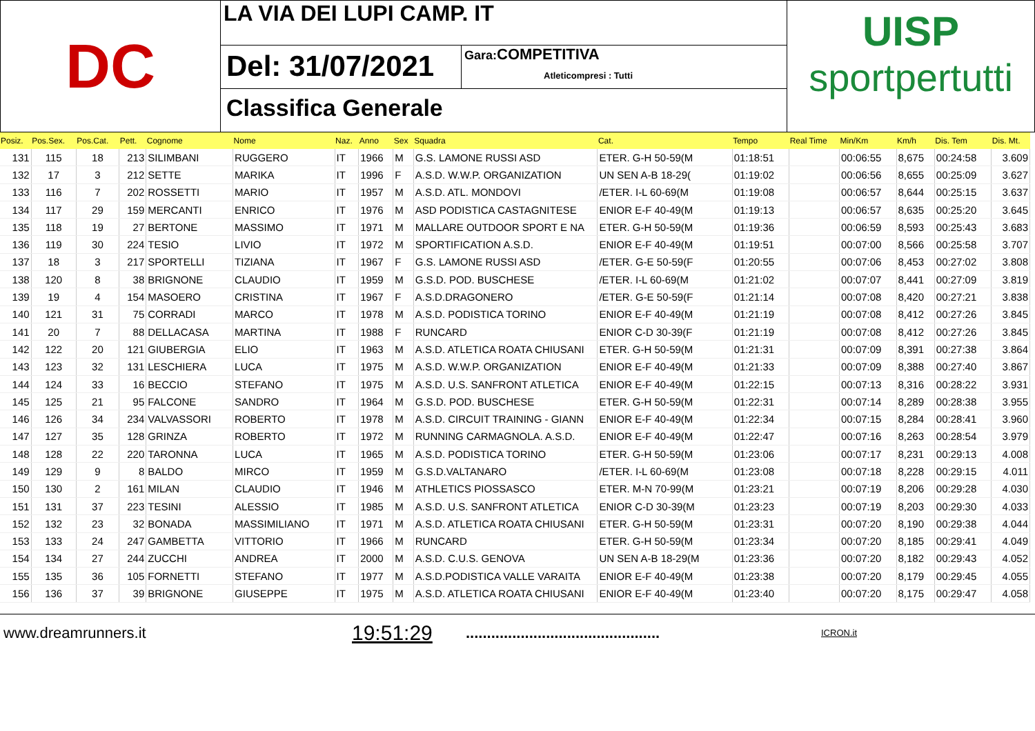DC
LA VIA DEI LUPI CAMP. IT
Del: 31/07/2021
Gara: COMPETITIVA
Atleticompresi : Tutti
Classifica Generale
UISP
sportpertutti
| Posiz. | Pos.Sex. | Pos.Cat. | Pett. | Cognome | Nome | Naz. | Anno | Sex | Squadra | Cat. | Tempo | Real Time | Min/Km | Km/h | Dis. Tem | Dis. Mt. |
| --- | --- | --- | --- | --- | --- | --- | --- | --- | --- | --- | --- | --- | --- | --- | --- | --- |
| 131 | 115 | 18 | 213 | SILIMBANI | RUGGERO | IT | 1966 | M | G.S. LAMONE RUSSI ASD | ETER. G-H 50-59(M | 01:18:51 | | 00:06:55 | 8,675 | 00:24:58 | 3.609 |
| 132 | 17 | 3 | 212 | SETTE | MARIKA | IT | 1996 | F | A.S.D. W.W.P. ORGANIZATION | UN SEN A-B 18-29( | 01:19:02 | | 00:06:56 | 8,655 | 00:25:09 | 3.627 |
| 133 | 116 | 7 | 202 | ROSSETTI | MARIO | IT | 1957 | M | A.S.D. ATL. MONDOVI | /ETER. I-L 60-69(M | 01:19:08 | | 00:06:57 | 8,644 | 00:25:15 | 3.637 |
| 134 | 117 | 29 | 159 | MERCANTI | ENRICO | IT | 1976 | M | ASD PODISTICA CASTAGNITESE | ENIOR E-F 40-49(M | 01:19:13 | | 00:06:57 | 8,635 | 00:25:20 | 3.645 |
| 135 | 118 | 19 | 27 | BERTONE | MASSIMO | IT | 1971 | M | MALLARE OUTDOOR SPORT E NA | ETER. G-H 50-59(M | 01:19:36 | | 00:06:59 | 8,593 | 00:25:43 | 3.683 |
| 136 | 119 | 30 | 224 | TESIO | LIVIO | IT | 1972 | M | SPORTIFICATION A.S.D. | ENIOR E-F 40-49(M | 01:19:51 | | 00:07:00 | 8,566 | 00:25:58 | 3.707 |
| 137 | 18 | 3 | 217 | SPORTELLI | TIZIANA | IT | 1967 | F | G.S. LAMONE RUSSI ASD | /ETER. G-E 50-59(F | 01:20:55 | | 00:07:06 | 8,453 | 00:27:02 | 3.808 |
| 138 | 120 | 8 | 38 | BRIGNONE | CLAUDIO | IT | 1959 | M | G.S.D. POD. BUSCHESE | /ETER. I-L 60-69(M | 01:21:02 | | 00:07:07 | 8,441 | 00:27:09 | 3.819 |
| 139 | 19 | 4 | 154 | MASOERO | CRISTINA | IT | 1967 | F | A.S.D.DRAGONERO | /ETER. G-E 50-59(F | 01:21:14 | | 00:07:08 | 8,420 | 00:27:21 | 3.838 |
| 140 | 121 | 31 | 75 | CORRADI | MARCO | IT | 1978 | M | A.S.D. PODISTICA TORINO | ENIOR E-F 40-49(M | 01:21:19 | | 00:07:08 | 8,412 | 00:27:26 | 3.845 |
| 141 | 20 | 7 | 88 | DELLACASA | MARTINA | IT | 1988 | F | RUNCARD | ENIOR C-D 30-39(F | 01:21:19 | | 00:07:08 | 8,412 | 00:27:26 | 3.845 |
| 142 | 122 | 20 | 121 | GIUBERGIA | ELIO | IT | 1963 | M | A.S.D. ATLETICA ROATA CHIUSANI | ETER. G-H 50-59(M | 01:21:31 | | 00:07:09 | 8,391 | 00:27:38 | 3.864 |
| 143 | 123 | 32 | 131 | LESCHIERA | LUCA | IT | 1975 | M | A.S.D. W.W.P. ORGANIZATION | ENIOR E-F 40-49(M | 01:21:33 | | 00:07:09 | 8,388 | 00:27:40 | 3.867 |
| 144 | 124 | 33 | 16 | BECCIO | STEFANO | IT | 1975 | M | A.S.D. U.S. SANFRONT ATLETICA | ENIOR E-F 40-49(M | 01:22:15 | | 00:07:13 | 8,316 | 00:28:22 | 3.931 |
| 145 | 125 | 21 | 95 | FALCONE | SANDRO | IT | 1964 | M | G.S.D. POD. BUSCHESE | ETER. G-H 50-59(M | 01:22:31 | | 00:07:14 | 8,289 | 00:28:38 | 3.955 |
| 146 | 126 | 34 | 234 | VALVASSORI | ROBERTO | IT | 1978 | M | A.S.D. CIRCUIT TRAINING - GIANN | ENIOR E-F 40-49(M | 01:22:34 | | 00:07:15 | 8,284 | 00:28:41 | 3.960 |
| 147 | 127 | 35 | 128 | GRINZA | ROBERTO | IT | 1972 | M | RUNNING CARMAGNOLA. A.S.D. | ENIOR E-F 40-49(M | 01:22:47 | | 00:07:16 | 8,263 | 00:28:54 | 3.979 |
| 148 | 128 | 22 | 220 | TARONNA | LUCA | IT | 1965 | M | A.S.D. PODISTICA TORINO | ETER. G-H 50-59(M | 01:23:06 | | 00:07:17 | 8,231 | 00:29:13 | 4.008 |
| 149 | 129 | 9 | 8 | BALDO | MIRCO | IT | 1959 | M | G.S.D.VALTANARO | /ETER. I-L 60-69(M | 01:23:08 | | 00:07:18 | 8,228 | 00:29:15 | 4.011 |
| 150 | 130 | 2 | 161 | MILAN | CLAUDIO | IT | 1946 | M | ATHLETICS PIOSSASCO | ETER. M-N 70-99(M | 01:23:21 | | 00:07:19 | 8,206 | 00:29:28 | 4.030 |
| 151 | 131 | 37 | 223 | TESINI | ALESSIO | IT | 1985 | M | A.S.D. U.S. SANFRONT ATLETICA | ENIOR C-D 30-39(M | 01:23:23 | | 00:07:19 | 8,203 | 00:29:30 | 4.033 |
| 152 | 132 | 23 | 32 | BONADA | MASSIMILIANO | IT | 1971 | M | A.S.D. ATLETICA ROATA CHIUSANI | ETER. G-H 50-59(M | 01:23:31 | | 00:07:20 | 8,190 | 00:29:38 | 4.044 |
| 153 | 133 | 24 | 247 | GAMBETTA | VITTORIO | IT | 1966 | M | RUNCARD | ETER. G-H 50-59(M | 01:23:34 | | 00:07:20 | 8,185 | 00:29:41 | 4.049 |
| 154 | 134 | 27 | 244 | ZUCCHI | ANDREA | IT | 2000 | M | A.S.D. C.U.S. GENOVA | UN SEN A-B 18-29(M | 01:23:36 | | 00:07:20 | 8,182 | 00:29:43 | 4.052 |
| 155 | 135 | 36 | 105 | FORNETTI | STEFANO | IT | 1977 | M | A.S.D.PODISTICA VALLE VARAITA | ENIOR E-F 40-49(M | 01:23:38 | | 00:07:20 | 8,179 | 00:29:45 | 4.055 |
| 156 | 136 | 37 | 39 | BRIGNONE | GIUSEPPE | IT | 1975 | M | A.S.D. ATLETICA ROATA CHIUSANI | ENIOR E-F 40-49(M | 01:23:40 | | 00:07:20 | 8,175 | 00:29:47 | 4.058 |
www.dreamrunners.it 19:51:29 .............................................. ICRON.it